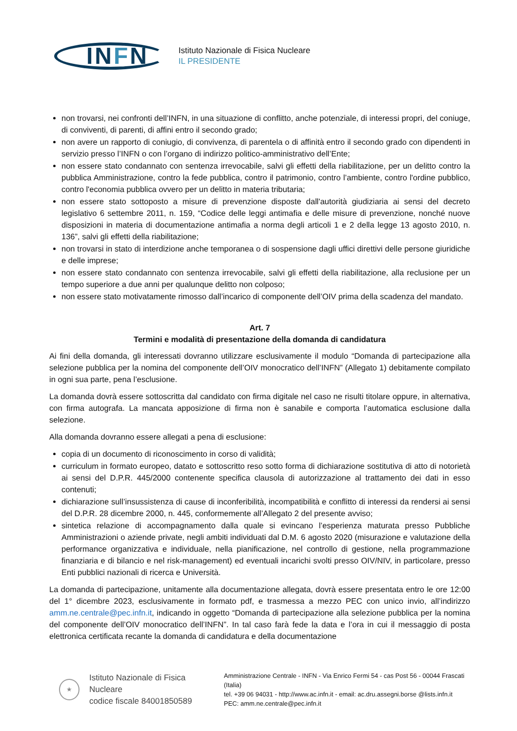INFN
Istituto Nazionale di Fisica Nucleare
IL PRESIDENTE
non trovarsi, nei confronti dell’INFN, in una situazione di conflitto, anche potenziale, di interessi propri, del coniuge, di conviventi, di parenti, di affini entro il secondo grado;
non avere un rapporto di coniugio, di convivenza, di parentela o di affinità entro il secondo grado con dipendenti in servizio presso l’INFN o con l’organo di indirizzo politico-amministrativo dell’Ente;
non essere stato condannato con sentenza irrevocabile, salvi gli effetti della riabilitazione, per un delitto contro la pubblica Amministrazione, contro la fede pubblica, contro il patrimonio, contro l’ambiente, contro l'ordine pubblico, contro l'economia pubblica ovvero per un delitto in materia tributaria;
non essere stato sottoposto a misure di prevenzione disposte dall'autorità giudiziaria ai sensi del decreto legislativo 6 settembre 2011, n. 159, “Codice delle leggi antimafia e delle misure di prevenzione, nonché nuove disposizioni in materia di documentazione antimafia a norma degli articoli 1 e 2 della legge 13 agosto 2010, n. 136”, salvi gli effetti della riabilitazione;
non trovarsi in stato di interdizione anche temporanea o di sospensione dagli uffici direttivi delle persone giuridiche e delle imprese;
non essere stato condannato con sentenza irrevocabile, salvi gli effetti della riabilitazione, alla reclusione per un tempo superiore a due anni per qualunque delitto non colposo;
non essere stato motivatamente rimosso dall’incarico di componente dell’OIV prima della scadenza del mandato.
Art. 7
Termini e modalità di presentazione della domanda di candidatura
Ai fini della domanda, gli interessati dovranno utilizzare esclusivamente il modulo “Domanda di partecipazione alla selezione pubblica per la nomina del componente dell’OIV monocratico dell’INFN” (Allegato 1) debitamente compilato in ogni sua parte, pena l’esclusione.
La domanda dovrà essere sottoscritta dal candidato con firma digitale nel caso ne risulti titolare oppure, in alternativa, con firma autografa. La mancata apposizione di firma non è sanabile e comporta l’automatica esclusione dalla selezione.
Alla domanda dovranno essere allegati a pena di esclusione:
copia di un documento di riconoscimento in corso di validità;
curriculum in formato europeo, datato e sottoscritto reso sotto forma di dichiarazione sostitutiva di atto di notorietà ai sensi del D.P.R. 445/2000 contenente specifica clausola di autorizzazione al trattamento dei dati in esso contenuti;
dichiarazione sull’insussistenza di cause di inconferibilità, incompatibilità e conflitto di interessi da rendersi ai sensi del D.P.R. 28 dicembre 2000, n. 445, conformemente all’Allegato 2 del presente avviso;
sintetica relazione di accompagnamento dalla quale si evincano l’esperienza maturata presso Pubbliche Amministrazioni o aziende private, negli ambiti individuati dal D.M. 6 agosto 2020 (misurazione e valutazione della performance organizzativa e individuale, nella pianificazione, nel controllo di gestione, nella programmazione finanziaria e di bilancio e nel risk-management) ed eventuali incarichi svolti presso OIV/NIV, in particolare, presso Enti pubblici nazionali di ricerca e Università.
La domanda di partecipazione, unitamente alla documentazione allegata, dovrà essere presentata entro le ore 12:00 del 1° dicembre 2023, esclusivamente in formato pdf, e trasmessa a mezzo PEC con unico invio, all’indirizzo amm.ne.centrale@pec.infn.it, indicando in oggetto “Domanda di partecipazione alla selezione pubblica per la nomina del componente dell’OIV monocratico dell’INFN”. In tal caso farà fede la data e l’ora in cui il messaggio di posta elettronica certificata recante la domanda di candidatura e della documentazione
★
Istituto Nazionale di Fisica Nucleare
codice fiscale 84001850589
Amministrazione Centrale - INFN - Via Enrico Fermi 54 - cas Post 56 - 00044 Frascati (Italia)
tel. +39 06 94031 - http://www.ac.infn.it - email: ac.dru.assegni.borse @lists.infn.it
PEC: amm.ne.centrale@pec.infn.it